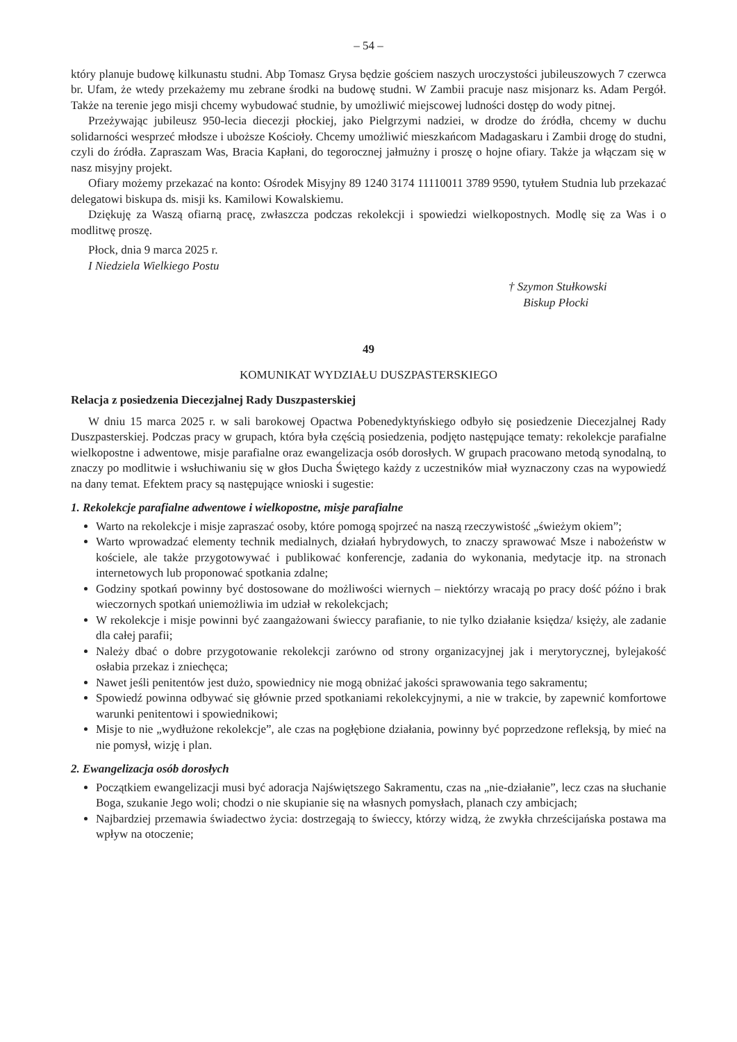– 54 –
który planuje budowę kilkunastu studni. Abp Tomasz Grysa będzie gościem naszych uroczystości jubileuszowych 7 czerwca br. Ufam, że wtedy przekażemy mu zebrane środki na budowę studni. W Zambii pracuje nasz misjonarz ks. Adam Pergół. Także na terenie jego misji chcemy wybudować studnie, by umożliwić miejscowej ludności dostęp do wody pitnej.
Przeżywając jubileusz 950-lecia diecezji płockiej, jako Pielgrzymi nadziei, w drodze do źródła, chcemy w duchu solidarności wesprzeć młodsze i uboższe Kościoły. Chcemy umożliwić mieszkańcom Madagaskaru i Zambii drogę do studni, czyli do źródła. Zapraszam Was, Bracia Kapłani, do tegorocznej jałmużny i proszę o hojne ofiary. Także ja włączam się w nasz misyjny projekt.
Ofiary możemy przekazać na konto: Ośrodek Misyjny 89 1240 3174 11110011 3789 9590, tytułem Studnia lub przekazać delegatowi biskupa ds. misji ks. Kamilowi Kowalskiemu.
Dziękuję za Waszą ofiarną pracę, zwłaszcza podczas rekolekcji i spowiedzi wielkopostnych. Modlę się za Was i o modlitwę proszę.
Płock, dnia 9 marca 2025 r.
I Niedziela Wielkiego Postu
† Szymon Stułkowski
Biskup Płocki
49
KOMUNIKAT WYDZIAŁU DUSZPASTERSKIEGO
Relacja z posiedzenia Diecezjalnej Rady Duszpasterskiej
W dniu 15 marca 2025 r. w sali barokowej Opactwa Pobenedyktyńskiego odbyło się posiedzenie Diecezjalnej Rady Duszpasterskiej. Podczas pracy w grupach, która była częścią posiedzenia, podjęto następujące tematy: rekolekcje parafialne wielkopostne i adwentowe, misje parafialne oraz ewangelizacja osób dorosłych. W grupach pracowano metodą synodalną, to znaczy po modlitwie i wsłuchiwaniu się w głos Ducha Świętego każdy z uczestników miał wyznaczony czas na wypowiedź na dany temat. Efektem pracy są następujące wnioski i sugestie:
1. Rekolekcje parafialne adwentowe i wielkopostne, misje parafialne
Warto na rekolekcje i misje zapraszać osoby, które pomogą spojrzeć na naszą rzeczywistość „świeżym okiem”;
Warto wprowadzać elementy technik medialnych, działań hybrydowych, to znaczy sprawować Msze i nabożeństw w kościele, ale także przygotowywać i publikować konferencje, zadania do wykonania, medytacje itp. na stronach internetowych lub proponować spotkania zdalne;
Godziny spotkań powinny być dostosowane do możliwości wiernych – niektórzy wracają po pracy dość późno i brak wieczornych spotkań uniemożliwia im udział w rekolekcjach;
W rekolekcje i misje powinni być zaangażowani świeccy parafianie, to nie tylko działanie księdza/ księży, ale zadanie dla całej parafii;
Należy dbać o dobre przygotowanie rekolekcji zarówno od strony organizacyjnej jak i merytorycznej, bylejakość osłabia przekaz i zniechęca;
Nawet jeśli penitentów jest dużo, spowiednicy nie mogą obniżać jakości sprawowania tego sakramentu;
Spowiedź powinna odbywać się głównie przed spotkaniami rekolekcyjnymi, a nie w trakcie, by zapewnić komfortowe warunki penitentowi i spowiednikowi;
Misje to nie „wydłużone rekolekcje”, ale czas na pogłębione działania, powinny być poprzedzone refleksją, by mieć na nie pomysł, wizję i plan.
2. Ewangelizacja osób dorosłych
Początkiem ewangelizacji musi być adoracja Najświętszego Sakramentu, czas na „nie-działanie”, lecz czas na słuchanie Boga, szukanie Jego woli; chodzi o nie skupianie się na własnych pomysłach, planach czy ambicjach;
Najbardziej przemawia świadectwo życia: dostrzegają to świeccy, którzy widzą, że zwykła chrześcijańska postawa ma wpływ na otoczenie;